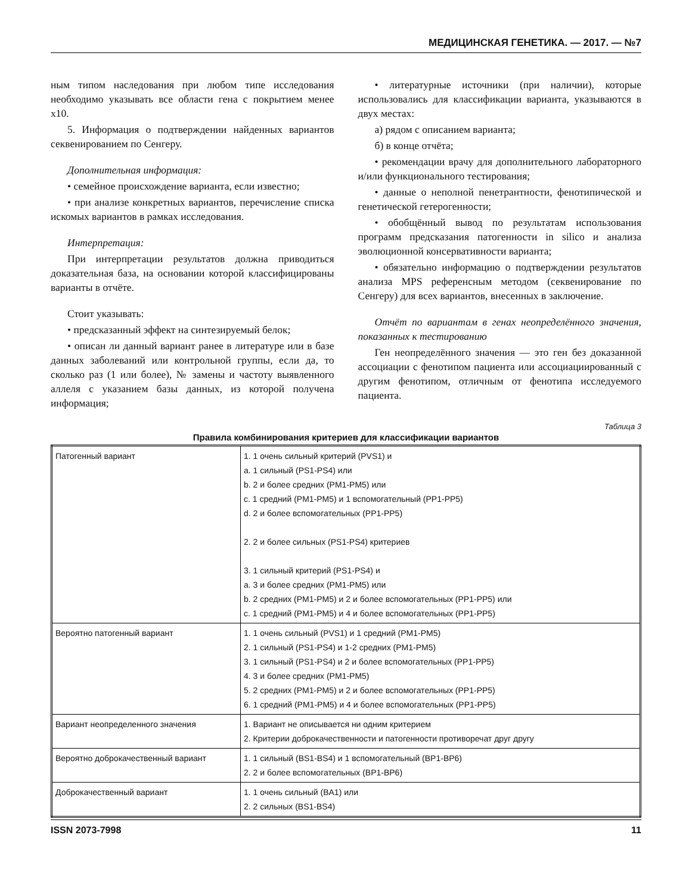МЕДИЦИНСКАЯ ГЕНЕТИКА. — 2017. — №7
ным типом наследования при любом типе исследования необходимо указывать все области гена с покрытием менее x10.
5. Информация о подтверждении найденных вариантов секвенированием по Сенгеру.
Дополнительная информация:
• семейное происхождение варианта, если известно;
• при анализе конкретных вариантов, перечисление списка искомых вариантов в рамках исследования.
Интерпретация:
При интерпретации результатов должна приводиться доказательная база, на основании которой классифицированы варианты в отчёте.
Стоит указывать:
• предсказанный эффект на синтезируемый белок;
• описан ли данный вариант ранее в литературе или в базе данных заболеваний или контрольной группы, если да, то сколько раз (1 или более), № замены и частоту выявленного аллеля с указанием базы данных, из которой получена информация;
• литературные источники (при наличии), которые использовались для классификации варианта, указываются в двух местах:
а) рядом с описанием варианта;
б) в конце отчёта;
• рекомендации врачу для дополнительного лабораторного и/или функционального тестирования;
• данные о неполной пенетрантности, фенотипической и генетической гетерогенности;
• обобщённый вывод по результатам использования программ предсказания патогенности in silico и анализа эволюционной консервативности варианта;
• обязательно информацию о подтверждении результатов анализа MPS референсным методом (секвенирование по Сенгеру) для всех вариантов, внесенных в заключение.
Отчёт по вариантам в генах неопределённого значения, показанных к тестированию
Ген неопределённого значения — это ген без доказанной ассоциации с фенотипом пациента или ассоциациированный с другим фенотипом, отличным от фенотипа исследуемого пациента.
Таблица 3
Правила комбинирования критериев для классификации вариантов
| Патогенный вариант | 1. 1 очень сильный критерий (PVS1) и a. 1 сильный (PS1-PS4) или b. 2 и более средних (PM1-PM5) или c. 1 средний (PM1-PM5) и 1 вспомогательный (PP1-PP5) d. 2 и более вспомогательных (PP1-PP5) 2. 2 и более сильных (PS1-PS4) критериев 3. 1 сильный критерий (PS1-PS4) и a. 3 и более средних (PM1-PM5) или b. 2 средних (PM1-PM5) и 2 и более вспомогательных (PP1-PP5) или c. 1 средний (PM1-PM5) и 4 и более вспомогательных (PP1-PP5) |
| Вероятно патогенный вариант | 1. 1 очень сильный (PVS1) и 1 средний (PM1-PM5) 2. 1 сильный (PS1-PS4) и 1-2 средних (PM1-PM5) 3. 1 сильный (PS1-PS4) и 2 и более вспомогательных (PP1-PP5) 4. 3 и более средних (PM1-PM5) 5. 2 средних (PM1-PM5) и 2 и более вспомогательных (PP1-PP5) 6. 1 средний (PM1-PM5) и 4 и более вспомогательных (PP1-PP5) |
| Вариант неопределенного значения | 1. Вариант не описывается ни одним критерием 2. Критерии доброкачественности и патогенности противоречат друг другу |
| Вероятно доброкачественный вариант | 1. 1 сильный (BS1-BS4) и 1 вспомогательный (BP1-BP6) 2. 2 и более вспомогательных (BP1-BP6) |
| Доброкачественный вариант | 1. 1 очень сильный (BA1) или 2. 2 сильных (BS1-BS4) |
ISSN 2073-7998 11